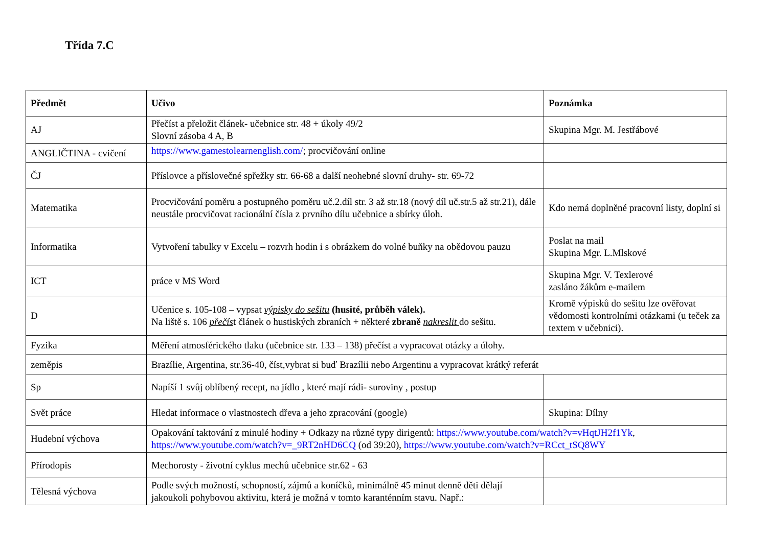Třída 7.C
| Předmět | Učivo | Poznámka |
| --- | --- | --- |
| AJ | Přečíst a přeložit článek- učebnice str. 48 + úkoly 49/2 Slovní zásoba 4 A, B | Skupina Mgr. M. Jestřábové |
| ANGLIČTINA - cvičení | https://www.gamestolearnenglish.com/ ; procvičování online | |
| ČJ | Příslovce a příslovečné spřežky str. 66-68 a další neohebné slovní druhy- str. 69-72 | |
| Matematika | Procvičování poměru a postupného poměru uč.2.díl str. 3 až str.18 (nový díl uč.str.5 až str.21), dále neustále procvičovat racionální čísla z prvního dílu učebnice a sbírky úloh. | Kdo nemá doplněné pracovní listy, doplní si |
| Informatika | Vytvoření tabulky v Excelu – rozvrh hodin i s obrázkem do volné buňky na obědovou pauzu | Poslat na mail Skupina Mgr. L.Mlskové |
| ICT | práce v MS Word | Skupina Mgr. V. Texlerové zasláno žákům e-mailem |
| D | Učenice s. 105-108 – vypsat výpisky do sešitu (husité, průběh válek). Na liště s. 106 přečís t článek o hustiských zbraních + některé zbraně nakreslit do sešitu. | Kromě výpisků do sešitu lze ověřovat vědomosti kontrolními otázkami (u teček za textem v učebnici). |
| Fyzika | Měření atmosférického tlaku (učebnice str. 133 – 138) přečíst a vypracovat otázky a úlohy. | |
| zeměpis | Brazílie, Argentina, str.36-40, číst,vybrat si buď Brazílii nebo Argentinu a vypracovat krátký referát | |
| Sp | Napíší 1 svůj oblíbený recept, na jídlo , které mají rádi- suroviny , postup | |
| Svět práce | Hledat informace o vlastnostech dřeva a jeho zpracování (google) | Skupina: Dílny |
| Hudební výchova | Opakování taktování z minulé hodiny + Odkazy na různé typy dirigentů: https://www.youtube.com/watch?v=vHqtJH2f1Yk , https://www.youtube.com/watch?v=_9RT2nHD6CQ (od 39:20), https://www.youtube.com/watch?v=RCct_tSQ8WY | |
| Přírodopis | Mechorosty - životní cyklus mechů učebnice str.62 - 63 | |
| Tělesná výchova | Podle svých možností, schopností, zájmů a koníčků, minimálně 45 minut denně děti dělají jakoukoli pohybovou aktivitu, která je možná v tomto karanténním stavu. Např.: | |